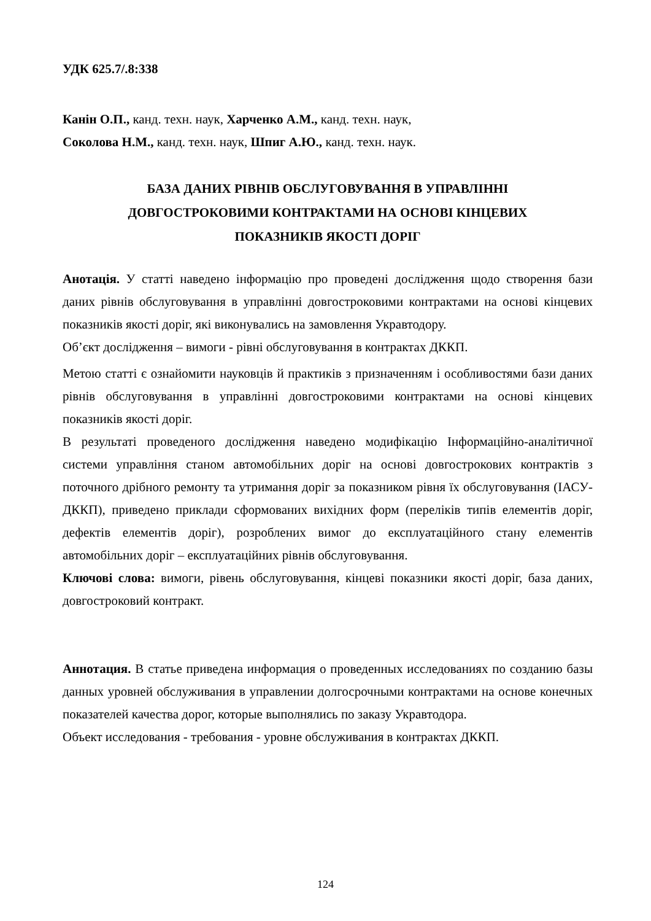УДК 625.7/.8:338
Канін О.П., канд. техн. наук, Харченко А.М., канд. техн. наук,
Соколова Н.М., канд. техн. наук, Шпиг А.Ю., канд. техн. наук.
БАЗА ДАНИХ РІВНІВ ОБСЛУГОВУВАННЯ В УПРАВЛІННІ
ДОВГОСТРОКОВИМИ КОНТРАКТАМИ НА ОСНОВІ КІНЦЕВИХ
ПОКАЗНИКІВ ЯКОСТІ ДОРІГ
Анотація. У статті наведено інформацію про проведені дослідження щодо створення бази даних рівнів обслуговування в управлінні довгостроковими контрактами на основі кінцевих показників якості доріг, які виконувались на замовлення Укравтодору.
Об’єкт дослідження – вимоги - рівні обслуговування в контрактах ДККП.
Метою статті є ознайомити науковців й практиків з призначенням і особливостями бази даних рівнів обслуговування в управлінні довгостроковими контрактами на основі кінцевих показників якості доріг.
В результаті проведеного дослідження наведено модифікацію Інформаційно-аналітичної системи управління станом автомобільних доріг на основі довгострокових контрактів з поточного дрібного ремонту та утримання доріг за показником рівня їх обслуговування (ІАСУ-ДККП), приведено приклади сформованих вихідних форм (переліків типів елементів доріг, дефектів елементів доріг), розроблених вимог до експлуатаційного стану елементів автомобільних доріг – експлуатаційних рівнів обслуговування.
Ключові слова: вимоги, рівень обслуговування, кінцеві показники якості доріг, база даних, довгостроковий контракт.
Аннотация. В статье приведена информация о проведенных исследованиях по созданию базы данных уровней обслуживания в управлении долгосрочными контрактами на основе конечных показателей качества дорог, которые выполнялись по заказу Укравтодора.
Объект исследования - требования - уровне обслуживания в контрактах ДККП.
124